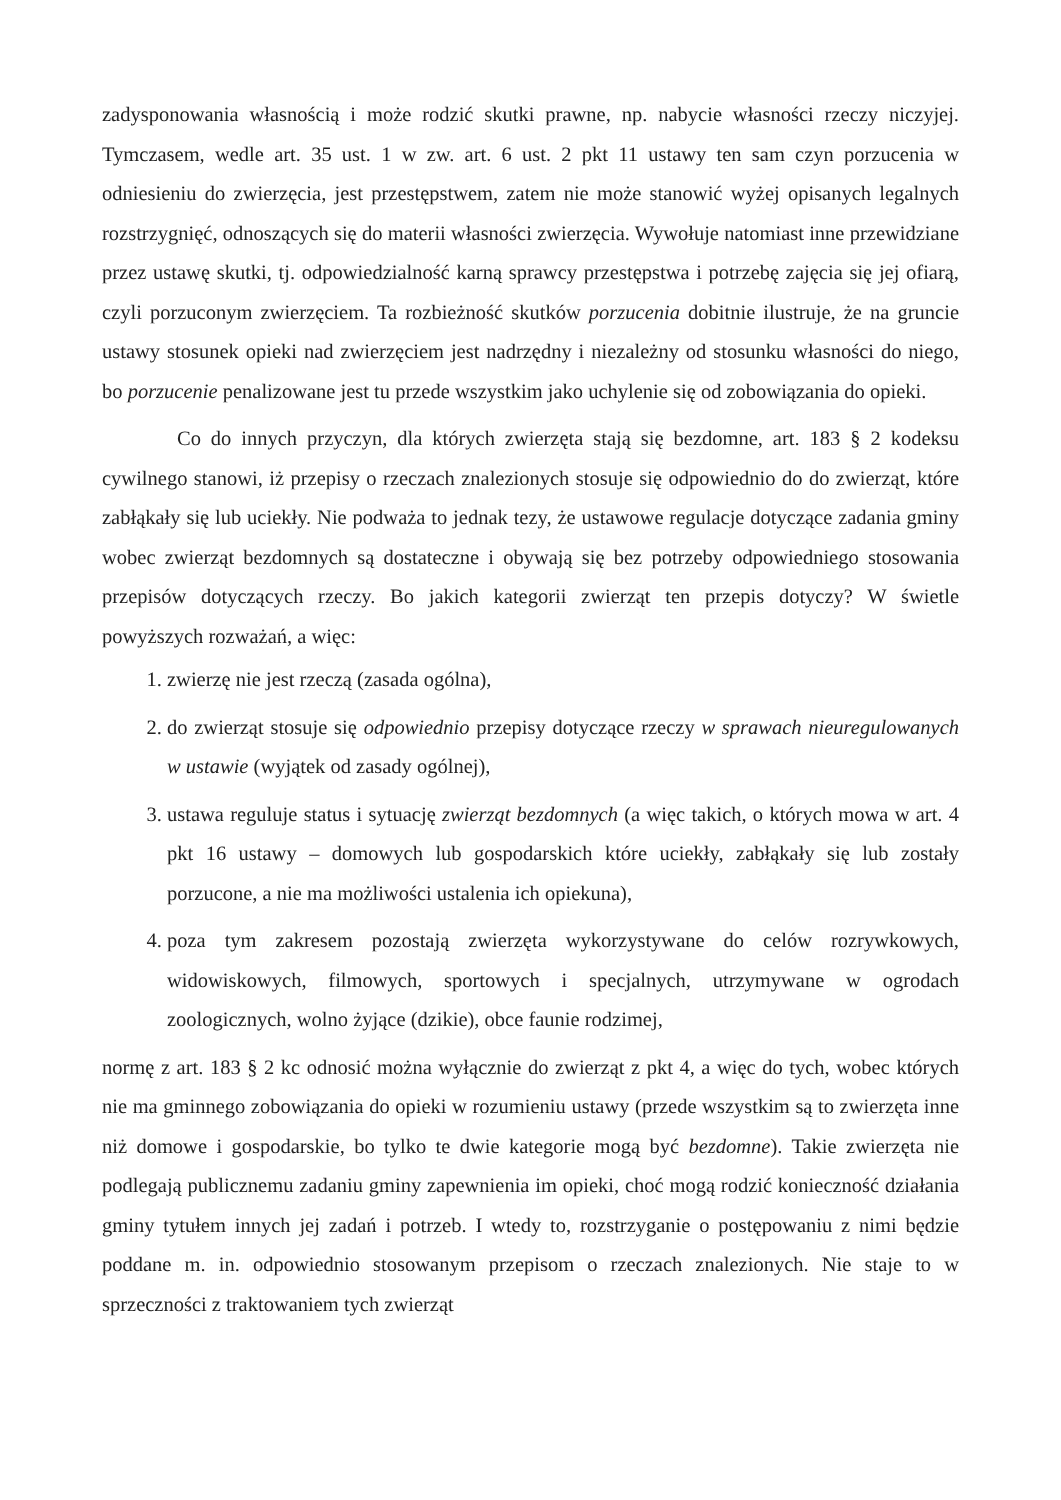zadysponowania własnością i może rodzić skutki prawne, np. nabycie własności rzeczy niczyjej. Tymczasem, wedle art. 35 ust. 1 w zw. art. 6 ust. 2 pkt 11 ustawy ten sam czyn porzucenia w odniesieniu do zwierzęcia, jest przestępstwem, zatem nie może stanowić wyżej opisanych legalnych rozstrzygnięć, odnoszących się do materii własności zwierzęcia. Wywołuje natomiast inne przewidziane przez ustawę skutki, tj. odpowiedzialność karną sprawcy przestępstwa i potrzebę zajęcia się jej ofiarą, czyli porzuconym zwierzęciem. Ta rozbieżność skutków porzucenia dobitnie ilustruje, że na gruncie ustawy stosunek opieki nad zwierzęciem jest nadrzędny i niezależny od stosunku własności do niego, bo porzucenie penalizowane jest tu przede wszystkim jako uchylenie się od zobowiązania do opieki.
Co do innych przyczyn, dla których zwierzęta stają się bezdomne, art. 183 § 2 kodeksu cywilnego stanowi, iż przepisy o rzeczach znalezionych stosuje się odpowiednio do do zwierząt, które zabłąkały się lub uciekły. Nie podważa to jednak tezy, że ustawowe regulacje dotyczące zadania gminy wobec zwierząt bezdomnych są dostateczne i obywają się bez potrzeby odpowiedniego stosowania przepisów dotyczących rzeczy. Bo jakich kategorii zwierząt ten przepis dotyczy? W świetle powyższych rozważań, a więc:
1. zwierzę nie jest rzeczą (zasada ogólna),
2. do zwierząt stosuje się odpowiednio przepisy dotyczące rzeczy w sprawach nieuregulowanych w ustawie (wyjątek od zasady ogólnej),
3. ustawa reguluje status i sytuację zwierząt bezdomnych (a więc takich, o których mowa w art. 4 pkt 16 ustawy – domowych lub gospodarskich które uciekły, zabłąkały się lub zostały porzucone, a nie ma możliwości ustalenia ich opiekuna),
4. poza tym zakresem pozostają zwierzęta wykorzystywane do celów rozrywkowych, widowiskowych, filmowych, sportowych i specjalnych, utrzymywane w ogrodach zoologicznych, wolno żyjące (dzikie), obce faunie rodzimej,
normę z art. 183 § 2 kc odnosić można wyłącznie do zwierząt z pkt 4, a więc do tych, wobec których nie ma gminnego zobowiązania do opieki w rozumieniu ustawy (przede wszystkim są to zwierzęta inne niż domowe i gospodarskie, bo tylko te dwie kategorie mogą być bezdomne). Takie zwierzęta nie podlegają publicznemu zadaniu gminy zapewnienia im opieki, choć mogą rodzić konieczność działania gminy tytułem innych jej zadań i potrzeb. I wtedy to, rozstrzyganie o postępowaniu z nimi będzie poddane m. in. odpowiednio stosowanym przepisom o rzeczach znalezionych. Nie staje to w sprzeczności z traktowaniem tych zwierząt